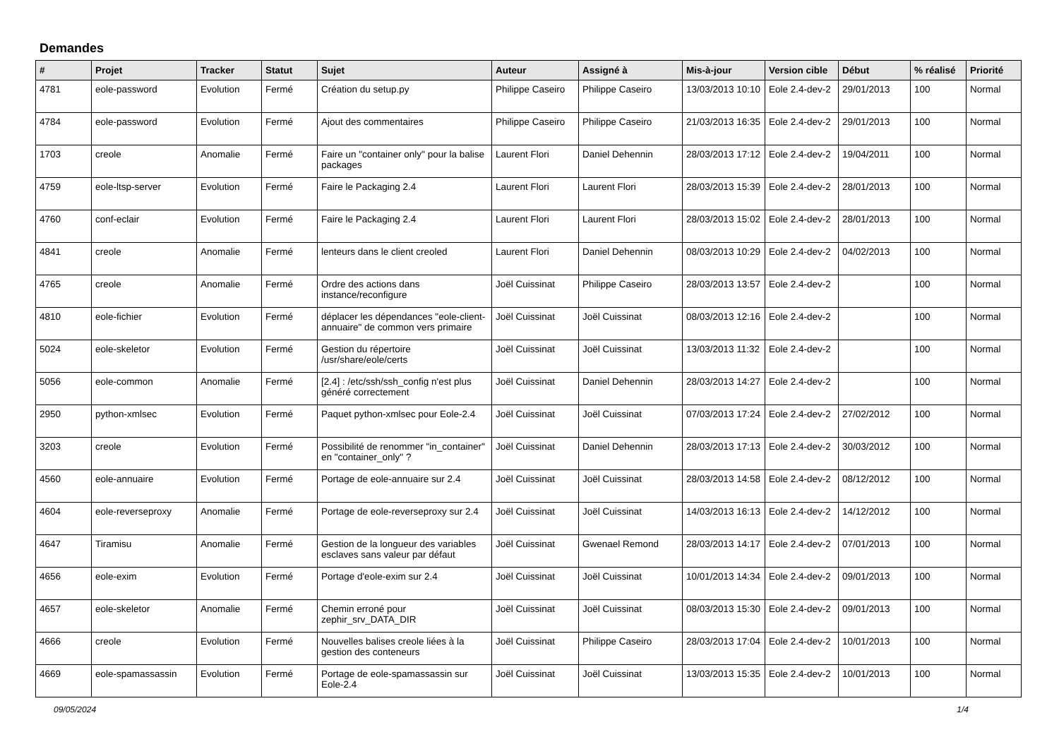Demandes
| # | Projet | Tracker | Statut | Sujet | Auteur | Assigné à | Mis-à-jour | Version cible | Début | % réalisé | Priorité |
| --- | --- | --- | --- | --- | --- | --- | --- | --- | --- | --- | --- |
| 4781 | eole-password | Evolution | Fermé | Création du setup.py | Philippe Caseiro | Philippe Caseiro | 13/03/2013 10:10 | Eole 2.4-dev-2 | 29/01/2013 | 100 | Normal |
| 4784 | eole-password | Evolution | Fermé | Ajout des commentaires | Philippe Caseiro | Philippe Caseiro | 21/03/2013 16:35 | Eole 2.4-dev-2 | 29/01/2013 | 100 | Normal |
| 1703 | creole | Anomalie | Fermé | Faire un "container only" pour la balise packages | Laurent Flori | Daniel Dehennin | 28/03/2013 17:12 | Eole 2.4-dev-2 | 19/04/2011 | 100 | Normal |
| 4759 | eole-ltsp-server | Evolution | Fermé | Faire le Packaging 2.4 | Laurent Flori | Laurent Flori | 28/03/2013 15:39 | Eole 2.4-dev-2 | 28/01/2013 | 100 | Normal |
| 4760 | conf-eclair | Evolution | Fermé | Faire le Packaging 2.4 | Laurent Flori | Laurent Flori | 28/03/2013 15:02 | Eole 2.4-dev-2 | 28/01/2013 | 100 | Normal |
| 4841 | creole | Anomalie | Fermé | lenteurs dans le client creoled | Laurent Flori | Daniel Dehennin | 08/03/2013 10:29 | Eole 2.4-dev-2 | 04/02/2013 | 100 | Normal |
| 4765 | creole | Anomalie | Fermé | Ordre des actions dans instance/reconfigure | Joël Cuissinat | Philippe Caseiro | 28/03/2013 13:57 | Eole 2.4-dev-2 | | 100 | Normal |
| 4810 | eole-fichier | Evolution | Fermé | déplacer les dépendances "eole-client-annuaire" de common vers primaire | Joël Cuissinat | Joël Cuissinat | 08/03/2013 12:16 | Eole 2.4-dev-2 | | 100 | Normal |
| 5024 | eole-skeletor | Evolution | Fermé | Gestion du répertoire /usr/share/eole/certs | Joël Cuissinat | Joël Cuissinat | 13/03/2013 11:32 | Eole 2.4-dev-2 | | 100 | Normal |
| 5056 | eole-common | Anomalie | Fermé | [2.4] : /etc/ssh/ssh_config n'est plus généré correctement | Joël Cuissinat | Daniel Dehennin | 28/03/2013 14:27 | Eole 2.4-dev-2 | | 100 | Normal |
| 2950 | python-xmlsec | Evolution | Fermé | Paquet python-xmlsec pour Eole-2.4 | Joël Cuissinat | Joël Cuissinat | 07/03/2013 17:24 | Eole 2.4-dev-2 | 27/02/2012 | 100 | Normal |
| 3203 | creole | Evolution | Fermé | Possibilité de renommer "in_container" en "container_only" ? | Joël Cuissinat | Daniel Dehennin | 28/03/2013 17:13 | Eole 2.4-dev-2 | 30/03/2012 | 100 | Normal |
| 4560 | eole-annuaire | Evolution | Fermé | Portage de eole-annuaire sur 2.4 | Joël Cuissinat | Joël Cuissinat | 28/03/2013 14:58 | Eole 2.4-dev-2 | 08/12/2012 | 100 | Normal |
| 4604 | eole-reverseproxy | Anomalie | Fermé | Portage de eole-reverseproxy sur 2.4 | Joël Cuissinat | Joël Cuissinat | 14/03/2013 16:13 | Eole 2.4-dev-2 | 14/12/2012 | 100 | Normal |
| 4647 | Tiramisu | Anomalie | Fermé | Gestion de la longueur des variables esclaves sans valeur par défaut | Joël Cuissinat | Gwenael Remond | 28/03/2013 14:17 | Eole 2.4-dev-2 | 07/01/2013 | 100 | Normal |
| 4656 | eole-exim | Evolution | Fermé | Portage d'eole-exim sur 2.4 | Joël Cuissinat | Joël Cuissinat | 10/01/2013 14:34 | Eole 2.4-dev-2 | 09/01/2013 | 100 | Normal |
| 4657 | eole-skeletor | Anomalie | Fermé | Chemin erroné pour zephir_srv_DATA_DIR | Joël Cuissinat | Joël Cuissinat | 08/03/2013 15:30 | Eole 2.4-dev-2 | 09/01/2013 | 100 | Normal |
| 4666 | creole | Evolution | Fermé | Nouvelles balises creole liées à la gestion des conteneurs | Joël Cuissinat | Philippe Caseiro | 28/03/2013 17:04 | Eole 2.4-dev-2 | 10/01/2013 | 100 | Normal |
| 4669 | eole-spamassassin | Evolution | Fermé | Portage de eole-spamassassin sur Eole-2.4 | Joël Cuissinat | Joël Cuissinat | 13/03/2013 15:35 | Eole 2.4-dev-2 | 10/01/2013 | 100 | Normal |
09/05/2024 1/4